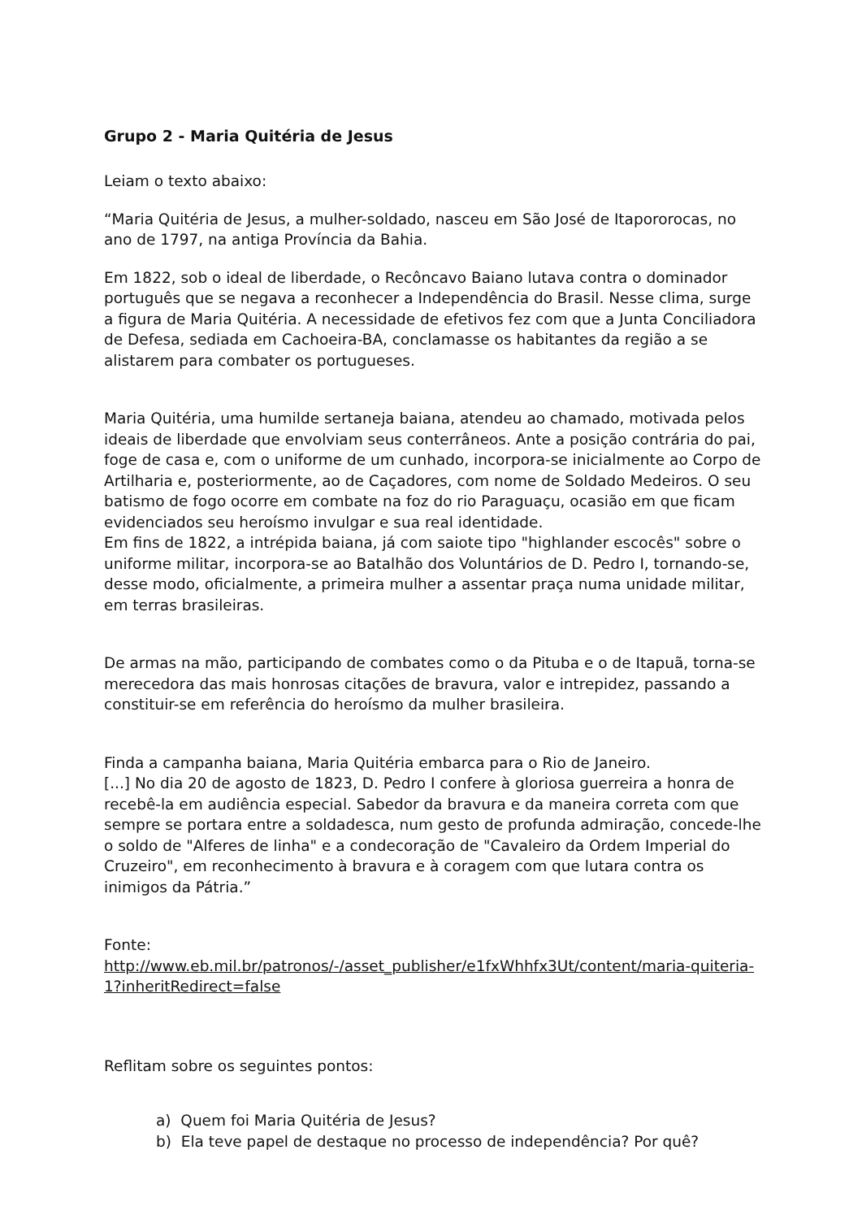Grupo 2 - Maria Quitéria de Jesus
Leiam o texto abaixo:
“Maria Quitéria de Jesus, a mulher-soldado, nasceu em São José de Itapororocas, no ano de 1797, na antiga Província da Bahia.
Em 1822, sob o ideal de liberdade, o Recôncavo Baiano lutava contra o dominador português que se negava a reconhecer a Independência do Brasil. Nesse clima, surge a figura de Maria Quitéria. A necessidade de efetivos fez com que a Junta Conciliadora de Defesa, sediada em Cachoeira-BA, conclamasse os habitantes da região a se alistarem para combater os portugueses.
Maria Quitéria, uma humilde sertaneja baiana, atendeu ao chamado, motivada pelos ideais de liberdade que envolviam seus conterrâneos. Ante a posição contrária do pai, foge de casa e, com o uniforme de um cunhado, incorpora-se inicialmente ao Corpo de Artilharia e, posteriormente, ao de Caçadores, com nome de Soldado Medeiros. O seu batismo de fogo ocorre em combate na foz do rio Paraguaçu, ocasião em que ficam evidenciados seu heroísmo invulgar e sua real identidade.
Em fins de 1822, a intrépida baiana, já com saiote tipo "highlander escocês" sobre o uniforme militar, incorpora-se ao Batalhão dos Voluntários de D. Pedro I, tornando-se, desse modo, oficialmente, a primeira mulher a assentar praça numa unidade militar, em terras brasileiras.
De armas na mão, participando de combates como o da Pituba e o de Itapuã, torna-se merecedora das mais honrosas citações de bravura, valor e intrepidez, passando a constituir-se em referência do heroísmo da mulher brasileira.
Finda a campanha baiana, Maria Quitéria embarca para o Rio de Janeiro.
[...] No dia 20 de agosto de 1823, D. Pedro I confere à gloriosa guerreira a honra de recebê-la em audiência especial. Sabedor da bravura e da maneira correta com que sempre se portara entre a soldadesca, num gesto de profunda admiração, concede-lhe o soldo de "Alferes de linha" e a condecoração de "Cavaleiro da Ordem Imperial do Cruzeiro", em reconhecimento à bravura e à coragem com que lutara contra os inimigos da Pátria.”
Fonte:
http://www.eb.mil.br/patronos/-/asset_publisher/e1fxWhhfx3Ut/content/maria-quiteria-1?inheritRedirect=false
Reflitam sobre os seguintes pontos:
a) Quem foi Maria Quitéria de Jesus?
b) Ela teve papel de destaque no processo de independência? Por quê?